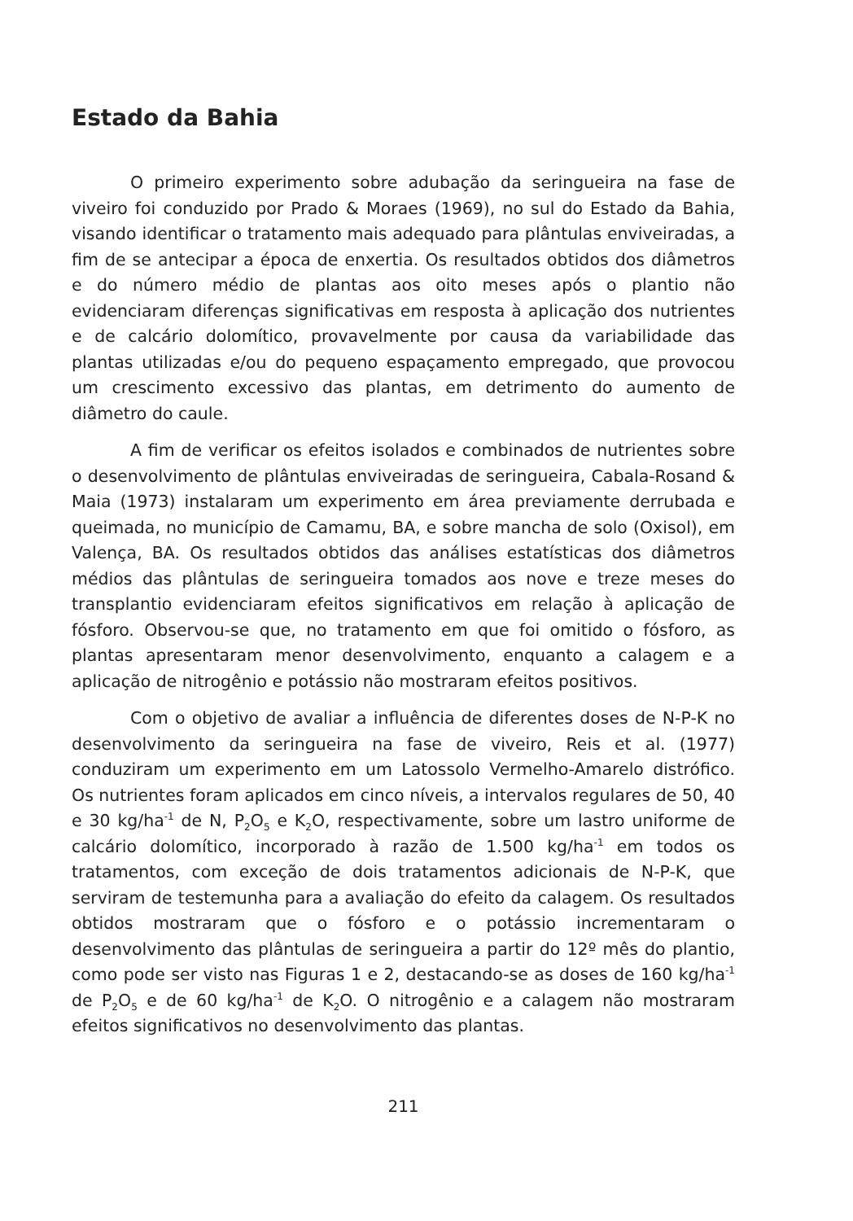Estado da Bahia
O primeiro experimento sobre adubação da seringueira na fase de viveiro foi conduzido por Prado & Moraes (1969), no sul do Estado da Bahia, visando identificar o tratamento mais adequado para plântulas enviveiradas, a fim de se antecipar a época de enxertia. Os resultados obtidos dos diâmetros e do número médio de plantas aos oito meses após o plantio não evidenciaram diferenças significativas em resposta à aplicação dos nutrientes e de calcário dolomítico, provavelmente por causa da variabilidade das plantas utilizadas e/ou do pequeno espaçamento empregado, que provocou um crescimento excessivo das plantas, em detrimento do aumento de diâmetro do caule.
A fim de verificar os efeitos isolados e combinados de nutrientes sobre o desenvolvimento de plântulas enviveiradas de seringueira, Cabala-Rosand & Maia (1973) instalaram um experimento em área previamente derrubada e queimada, no município de Camamu, BA, e sobre mancha de solo (Oxisol), em Valença, BA. Os resultados obtidos das análises estatísticas dos diâmetros médios das plântulas de seringueira tomados aos nove e treze meses do transplantio evidenciaram efeitos significativos em relação à aplicação de fósforo. Observou-se que, no tratamento em que foi omitido o fósforo, as plantas apresentaram menor desenvolvimento, enquanto a calagem e a aplicação de nitrogênio e potássio não mostraram efeitos positivos.
Com o objetivo de avaliar a influência de diferentes doses de N-P-K no desenvolvimento da seringueira na fase de viveiro, Reis et al. (1977) conduziram um experimento em um Latossolo Vermelho-Amarelo distrófico. Os nutrientes foram aplicados em cinco níveis, a intervalos regulares de 50, 40 e 30 kg/ha<sup>-1</sup> de N, P<sub>2</sub>O<sub>5</sub> e K<sub>2</sub>O, respectivamente, sobre um lastro uniforme de calcário dolomítico, incorporado à razão de 1.500 kg/ha<sup>-1</sup> em todos os tratamentos, com exceção de dois tratamentos adicionais de N-P-K, que serviram de testemunha para a avaliação do efeito da calagem. Os resultados obtidos mostraram que o fósforo e o potássio incrementaram o desenvolvimento das plântulas de seringueira a partir do 12º mês do plantio, como pode ser visto nas Figuras 1 e 2, destacando-se as doses de 160 kg/ha<sup>-1</sup> de P<sub>2</sub>O<sub>5</sub> e de 60 kg/ha<sup>-1</sup> de K<sub>2</sub>O. O nitrogênio e a calagem não mostraram efeitos significativos no desenvolvimento das plantas.
211